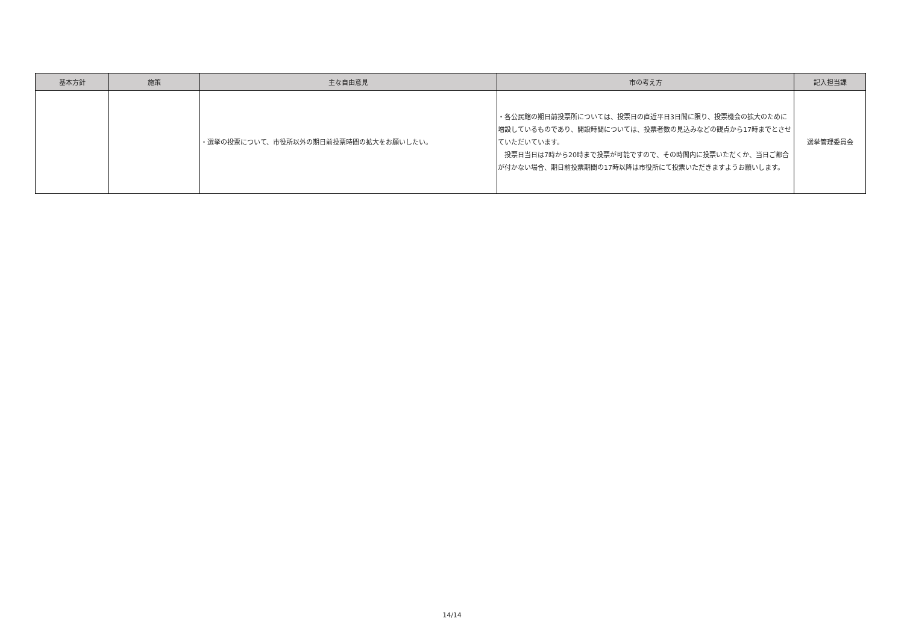| 基本方針 | 施策 | 主な自由意見 | 市の考え方 | 記入担当課 |
| --- | --- | --- | --- | --- |
| | | ・選挙の投票について、市役所以外の期日前投票時間の拡大をお願いしたい。 | ・各公民館の期日前投票所については、投票日の直近平日3日間に限り、投票機会の拡大のために増設しているものであり、開設時間については、投票者数の見込みなどの観点から17時までとさせていただいています。 投票日当日は7時から20時まで投票が可能ですので、その時間内に投票いただくか、当日ご都合が付かない場合、期日前投票期間の17時以降は市役所にて投票いただきますようお願いします。 | 選挙管理委員会 |
14/14